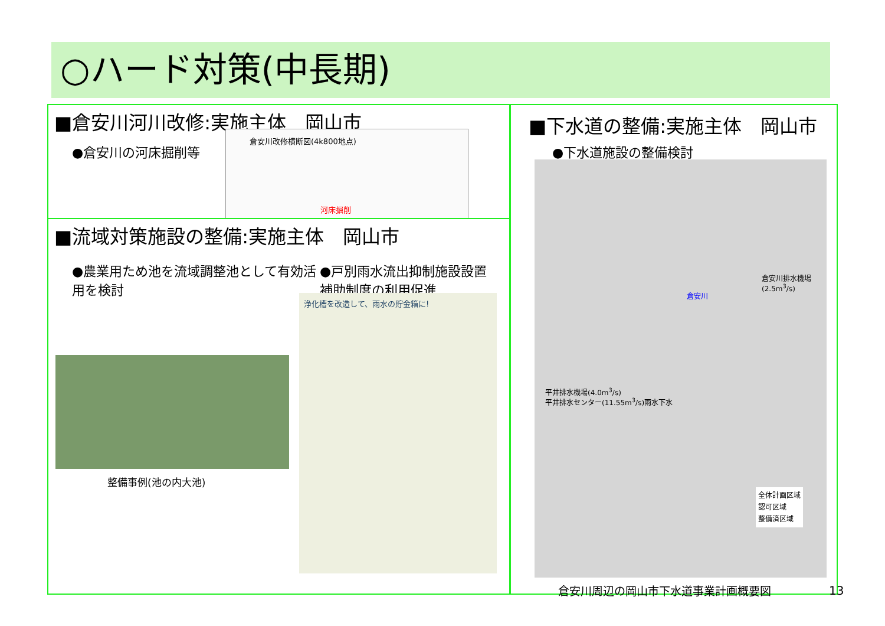○ハード対策(中長期)
■倉安川河川改修:実施主体　岡山市
●倉安川の河床掘削等
倉安川改修横断図(4k800地点)
河床掘削
■流域対策施設の整備:実施主体　岡山市
●農業用ため池を流域調整池として有効活用を検討
●戸別雨水流出抑制施設設置補助制度の利用促進
整備事例(池の内大池)
浄化槽を改造して、雨水の貯金箱に!
■下水道の整備:実施主体　岡山市
●下水道施設の整備検討
倉安川排水機場
(2.5m<sup>3</sup>/s)
倉安川
平井排水機場(4.0m<sup>3</sup>/s)
平井排水センター(11.55m<sup>3</sup>/s)雨水下水
全体計画区域
認可区域
整備済区域
倉安川周辺の岡山市下水道事業計画概要図
13